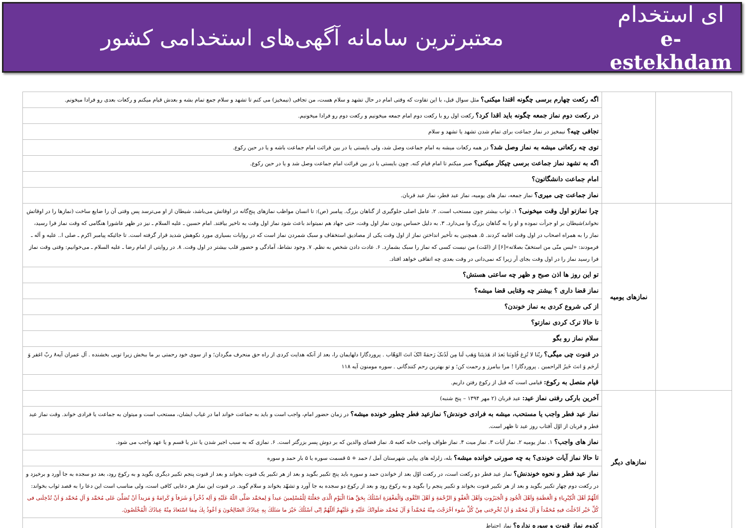ای استخدام
e-estekhdam
معتبرترین سامانه آگهی‌های استخدامی کشور
| | | اگه رکعت چهارم برسی چگونه اقتدا میکنی؟ مثل سوال قبل، با این تفاوت که وقتی امام در حال تشهد و سلام هست، من تجافی (نیمخیز) می کنم تا تشهد و سلام جمع تمام بشه و بعدش قیام میکنم و رکعات بعدی رو فرادا میخونم. |
| | | در رکعت دوم نماز جمعه چگونه باید اقدا کرد؟ رکعت اول رو با رکعت دوم امام جمعه میخونیم و رکعت دوم رو فرادا میخونیم. |
| | | تجافی چیه؟ نیمخیز در نماز جماعت برای تمام شدن تشهد یا تشهد و سلام |
| | | توی چه رکعاتی میشه به نماز وصل شد؟ در همه رکعات میشه به امام جماعت وصل شد، ولی بایستی یا در بین قرائت امام جماعت باشه و یا در حین رکوع. |
| | | اگه به تشهد نماز جماعت برسی چیکار میکنی؟ صبر میکنم تا امام قیام کنه. چون بایستی یا در بین قرائت امام جماعت وصل شد و یا در حین رکوع. |
| | | امام جماعت دانشگاتون؟ |
| | | نماز جماعت چی میری؟ نماز جمعه، نماز های یومیه، نماز عید فطر، نماز عید قربان. |
| | نمازهای یومیه | چرا نمازتو اول وقت میخونی؟ ۱. ثواب بیشتر چون مستحب است. ۲. عامل اصلی جلوگیری از گناهان بزرگ. پیامبر (ص): تا انسان مواظب نمازهای پنج‌گانه در اوقاتش می‌باشد، شیطان از او می‌ترسد پس وقتی آن را ضایع ساخت (نمازها را در اوقاتش نخواند)شیطان بر او جرأت نموده و او را به گناهان بزرگ وا می‌دارد. ۳. به دلیل حساس بودن نماز اول وقت، حتی جهاد هم نمیتواند باعث شود نماز اول وقت به تاخیر بیافتد. امام حسین ـ علیه السلام ـ نیز در ظهر عاشورا هنگامی که وقت نماز فرا رسید، نماز را به همراه اصحاب در اول وقت اقامه کردند. ۵. همچنین به تأخیر انداختن نماز از اول وقت یکی از مصادیق استخفاف و سبک شمردن نماز است که در روایات بسیاری مورد نکوهش شدید قرار گرفته است. تا جائیکه پیامبر اکرم ـ صلی ا.. علیه و آله ـ فرمودند: «لیس منّی من استخفّ بصلاته»[۶] از (امّت) من نیست کسی که نماز را سبک بشمارد. ۶. عادت دادن شخص به نظم. ۷. وجود نشاط، آمادگی و حضور قلب بیشتر در اول وقت. ۸. در روایتی از امام رضا ـ علیه السلام ـ می‌خوانیم: وقتی وقت نماز فرا رسید نماز را در اول وقت بجای آر زیرا که نمی‌دانی در وقت بعدی چه اتفاقی خواهد افتاد. |
| | | تو این روز ها اذن صبح و ظهر چه ساعتی هستش؟ |
| | | نماز قضا داری ؟ بیشتر چه وقتایی قضا میشه؟ |
| | | از کی شروع کردی به نماز خوندن؟ |
| | | تا حالا ترک کردی نمازتو؟ |
| | | سلام نماز رو بگو |
| | | در قنوت چی میگی؟ ربّنا لا تُزِغ قُلوبَنا بَعدَ اذ هَدَیتَنا وَهَب لَنا مِن لَدُنکَ رَحمَةً انّکَ انتَ الوَهّاب . پروردگارا دلهایمان را، بعد از آنکه هدایت کردی از راه حق منحرف مگردان؛ و از سوی خود رحمتی بر ما ببخش زیرا تویی بخشنده . آل عمران آیه۸ ربّ اغفر وَ اَرحَم وَ انتَ خَیرُ الراحمین . پروردگارا ! مرا بیامرز و رحمت کن؛ و تو بهترین رحم کنندگانی . سوره مومنون آیه ۱۱۸ |
| | | قیام متصل به رکوع: قیامی است که قبل از رکوع رفتن داریم. |
| | نمازهای دیگر | آخرین بارکی رفتی نماز عید: عید قربان (۲ مهر ۱۳۹۴ – پنج شنبه) |
| | | نماز عید فطر واجب یا مستحب، میشه به فرادی خوندش؟ نمازعید فطر چطور خونده میشه؟ در زمان حضور امام، واجب است و باید به جماعت خواند اما در غیاب ایشان، مستحب است و میتوان به جماعت یا فرادی خواند. وقت نماز عید فطر و قربان از اوّل آفتاب روز عید تا ظهر است. |
| | | نماز های واجب؟ ۱. نماز یومیه ۲. نماز آیات ۳. نماز میت ۴. نماز طواف واجب خانه کعبه ۵. نماز قضای والدین که بر دوش پسر بزرگتر است. ۶. نمازی که به سبب اجیر شدن یا نذر یا قسم و یا عهد واجب می شود. |
| | | تا حالا نماز آیات خوندی؟ به چه صورتی خوانده میشه؟ بله، زلزله های پیاپی شهرستان آمل / حمد + ۵ قسمت سوره یا ۵ بار حمد و سوره |
| | | نماز عید فطر و نحوه خوندنش؟ نماز عید فطر دو رکعت است، در رکعت اوّل بعد از خواندن حمد و سوره باید پنج تکبیر بگوید و بعد از هر تکبیر یک قنوت بخواند و بعد از قنوت پنجم تکبیر دیگری بگوید و به رکوع رود، بعد دو سجده به جا آورد و برخیزد و در رکعت دوم چهار تکبیر بگوید و بعد از هر تکبیر قنوت بخواند و تکبیر پنجم را بگوید و به رکوع رود و بعد از رکوع دو سجده به جا آورد و تشهّد بخواند و سلام گوید. در قنوت این نماز هر دعایی کافی است، ولی مناسب است این دعا را به قصد ثواب بخواند: اَللّهُمَّ اَهْلَ الْكِبْرِیاءِ وَ الْعَظَمَةِ وَاَهْلَ الْجُودِ وَ الْجَبَرُوتِ وَاَهْلَ الْعَفْوِ وَ الرَّحْمَةِ وَ اَهْلَ التَّقْوى وَالْمَغْفِرَةِ اَسْئَلُكَ بِحَقِّ هذَا الْیَوْمِ الَّذى جَعَلْتَهُ لِلْمُسْلِمینَ عیداً وَ لِمحَمَّد صَلَّى اللّهُ عَلَیْهِ وَ آلِه ذُخْراً وَ شَرَفاً وَ كَرامَةً وَ مَزیداً اَنْ تُصَلِّىَ عَلى مُحَمَّد وَ آلِ مُحَمَّد وَ اَنْ تُدْخِلَنى فى كُلِّ خَیْر اَدْخَلْتَ فیهِ مُحَمَّداً وَ آلَ مُحَمَّد وَ اَنْ تُخْرِجَنى مِنْ كُلِّ سُوء اَخْرَجْتَ مِنْهُ مُحَمَّداً وَ آلَ مُحَمَّد صَلَواتُكَ عَلَیْهِ وَ عَلَیْهِمْ اَللّهُمَّ اِنّى اَسْئَلُكَ خَیْرَ ما سَئَلَكَ بِهِ عِبادُكَ الصّالِحُونَ وَ اَعُوذُ بِكَ مِمَا اسْتَعاذَ مِنْهُ عِبادُكَ الْمُخْلَصُونَ. |
| | | کدوم نماز قنوت و سوره نداره؟ نماز احتیاط |